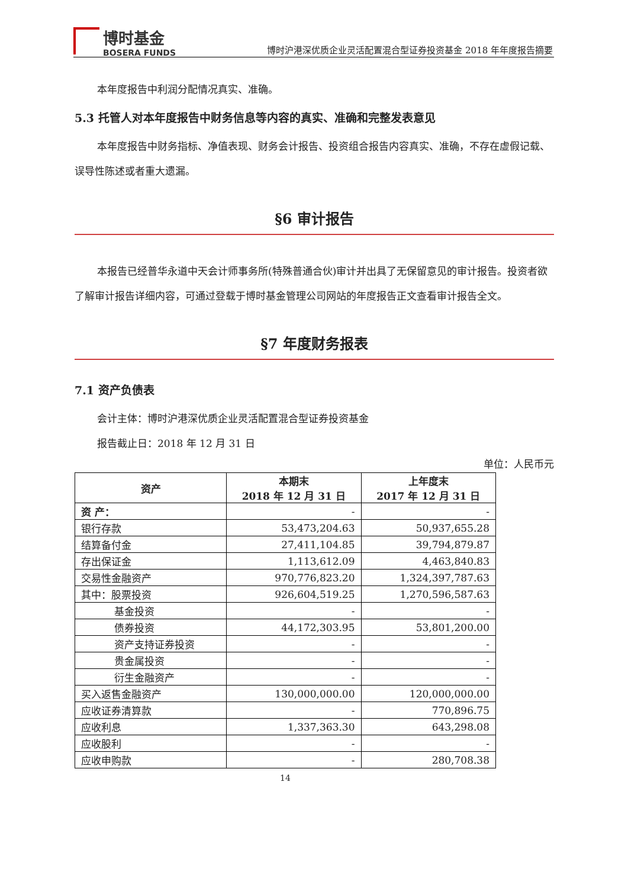博时基金
BOSERA FUNDS
博时沪港深优质企业灵活配置混合型证券投资基金 2018 年年度报告摘要
本年度报告中利润分配情况真实、准确。
5.3 托管人对本年度报告中财务信息等内容的真实、准确和完整发表意见
本年度报告中财务指标、净值表现、财务会计报告、投资组合报告内容真实、准确，不存在虚假记载、误导性陈述或者重大遗漏。
§6 审计报告
本报告已经普华永道中天会计师事务所(特殊普通合伙)审计并出具了无保留意见的审计报告。投资者欲了解审计报告详细内容，可通过登载于博时基金管理公司网站的年度报告正文查看审计报告全文。
§7 年度财务报表
7.1 资产负债表
会计主体：博时沪港深优质企业灵活配置混合型证券投资基金
报告截止日：2018 年 12 月 31 日
单位：人民币元
| 资产 | 本期末 2018 年 12 月 31 日 | 上年度末 2017 年 12 月 31 日 |
| --- | --- | --- |
| 资 产： | - | - |
| 银行存款 | 53,473,204.63 | 50,937,655.28 |
| 结算备付金 | 27,411,104.85 | 39,794,879.87 |
| 存出保证金 | 1,113,612.09 | 4,463,840.83 |
| 交易性金融资产 | 970,776,823.20 | 1,324,397,787.63 |
| 其中：股票投资 | 926,604,519.25 | 1,270,596,587.63 |
| 基金投资 | - | - |
| 债券投资 | 44,172,303.95 | 53,801,200.00 |
| 资产支持证券投资 | - | - |
| 贵金属投资 | - | - |
| 衍生金融资产 | - | - |
| 买入返售金融资产 | 130,000,000.00 | 120,000,000.00 |
| 应收证券清算款 | - | 770,896.75 |
| 应收利息 | 1,337,363.30 | 643,298.08 |
| 应收股利 | - | - |
| 应收申购款 | - | 280,708.38 |
14